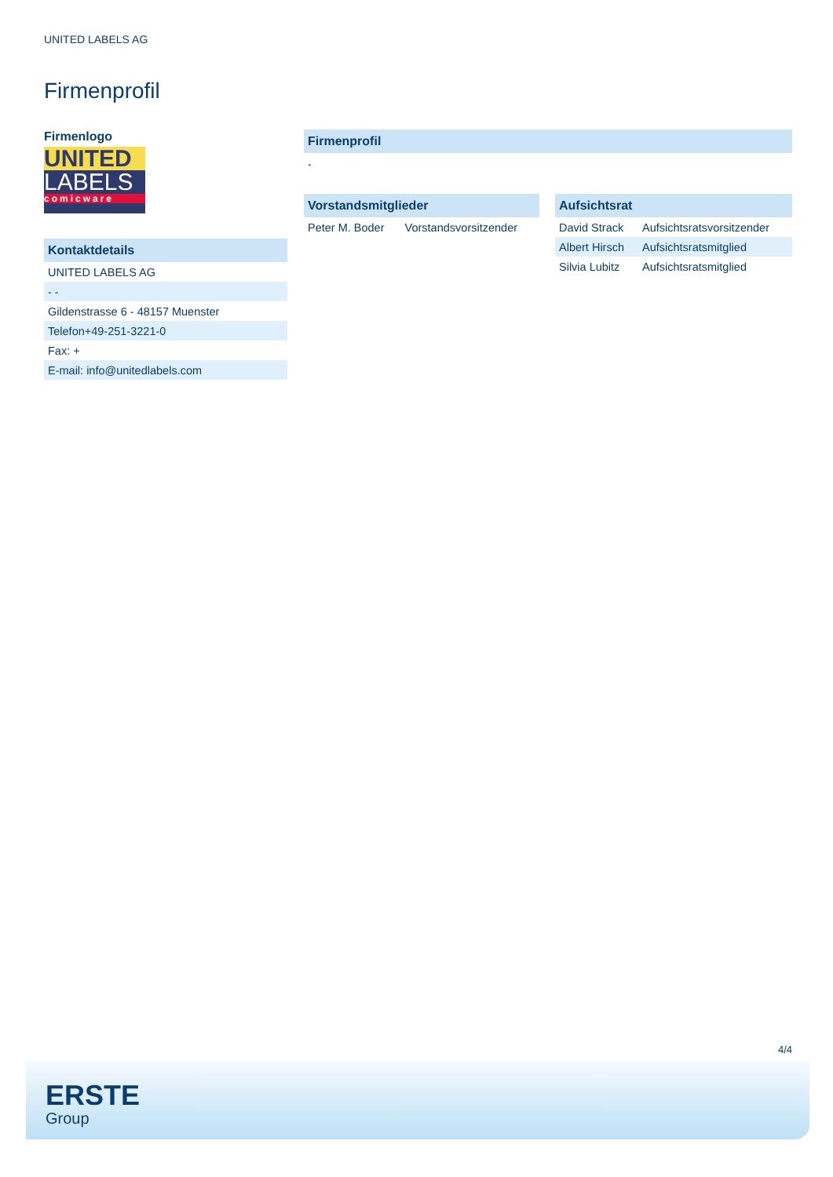UNITED LABELS AG
Firmenprofil
Firmenlogo
UNITED
LABELS
comicware
Kontaktdetails
| UNITED LABELS AG |
| - - |
| Gildenstrasse 6 - 48157 Muenster |
| Telefon+49-251-3221-0 |
| Fax: + |
| E-mail: info@unitedlabels.com |
Firmenprofil
-
Vorstandsmitglieder
| Peter M. Boder | Vorstandsvorsitzender |
Aufsichtsrat
| David Strack | Aufsichtsratsvorsitzender |
| Albert Hirsch | Aufsichtsratsmitglied |
| Silvia Lubitz | Aufsichtsratsmitglied |
4/4
ERSTE
Group